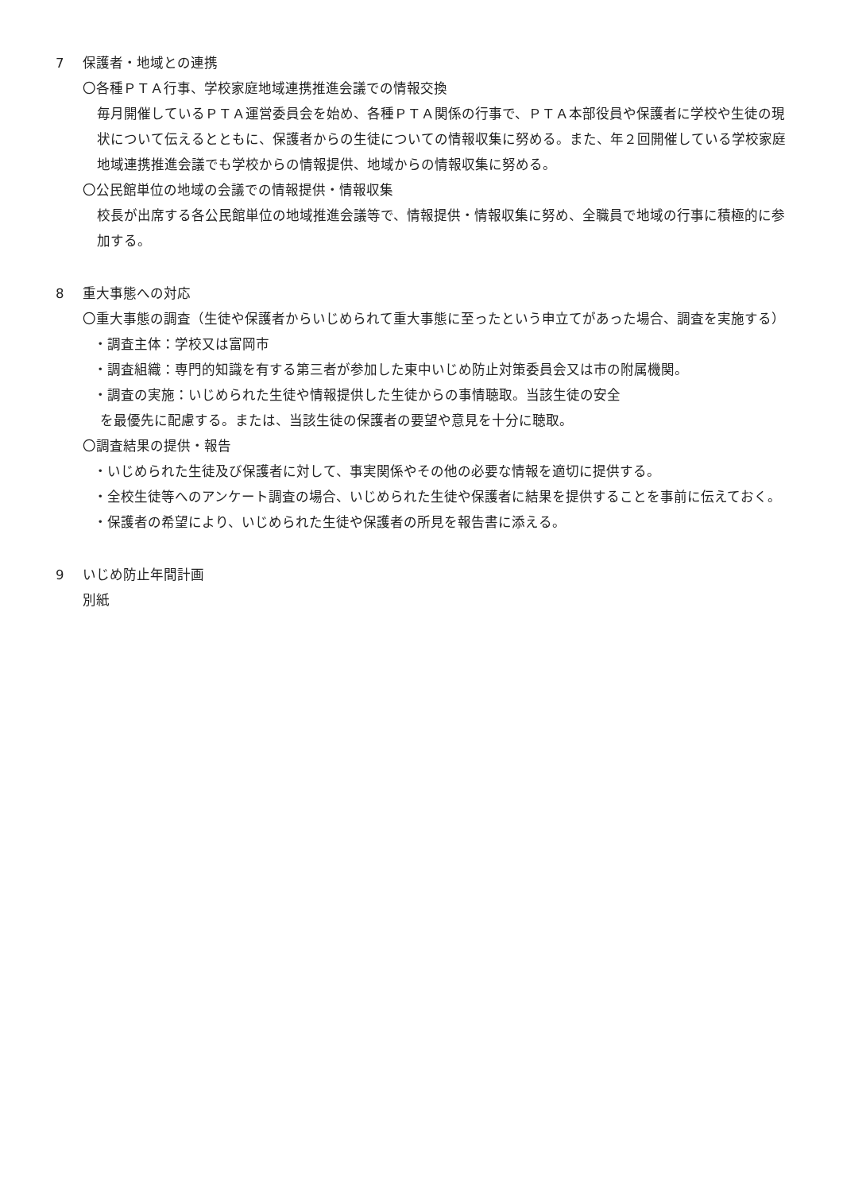7 保護者・地域との連携
〇各種ＰＴＡ行事、学校家庭地域連携推進会議での情報交換
毎月開催しているＰＴＡ運営委員会を始め、各種ＰＴＡ関係の行事で、ＰＴＡ本部役員や保護者に学校や生徒の現状について伝えるとともに、保護者からの生徒についての情報収集に努める。また、年２回開催している学校家庭地域連携推進会議でも学校からの情報提供、地域からの情報収集に努める。
〇公民館単位の地域の会議での情報提供・情報収集
校長が出席する各公民館単位の地域推進会議等で、情報提供・情報収集に努め、全職員で地域の行事に積極的に参加する。
8 重大事態への対応
〇重大事態の調査（生徒や保護者からいじめられて重大事態に至ったという申立てがあった場合、調査を実施する）
・調査主体：学校又は富岡市
・調査組織：専門的知識を有する第三者が参加した東中いじめ防止対策委員会又は市の附属機関。
・調査の実施：いじめられた生徒や情報提供した生徒からの事情聴取。当該生徒の安全
を最優先に配慮する。または、当該生徒の保護者の要望や意見を十分に聴取。
〇調査結果の提供・報告
・いじめられた生徒及び保護者に対して、事実関係やその他の必要な情報を適切に提供する。
・全校生徒等へのアンケート調査の場合、いじめられた生徒や保護者に結果を提供することを事前に伝えておく。
・保護者の希望により、いじめられた生徒や保護者の所見を報告書に添える。
9 いじめ防止年間計画
別紙